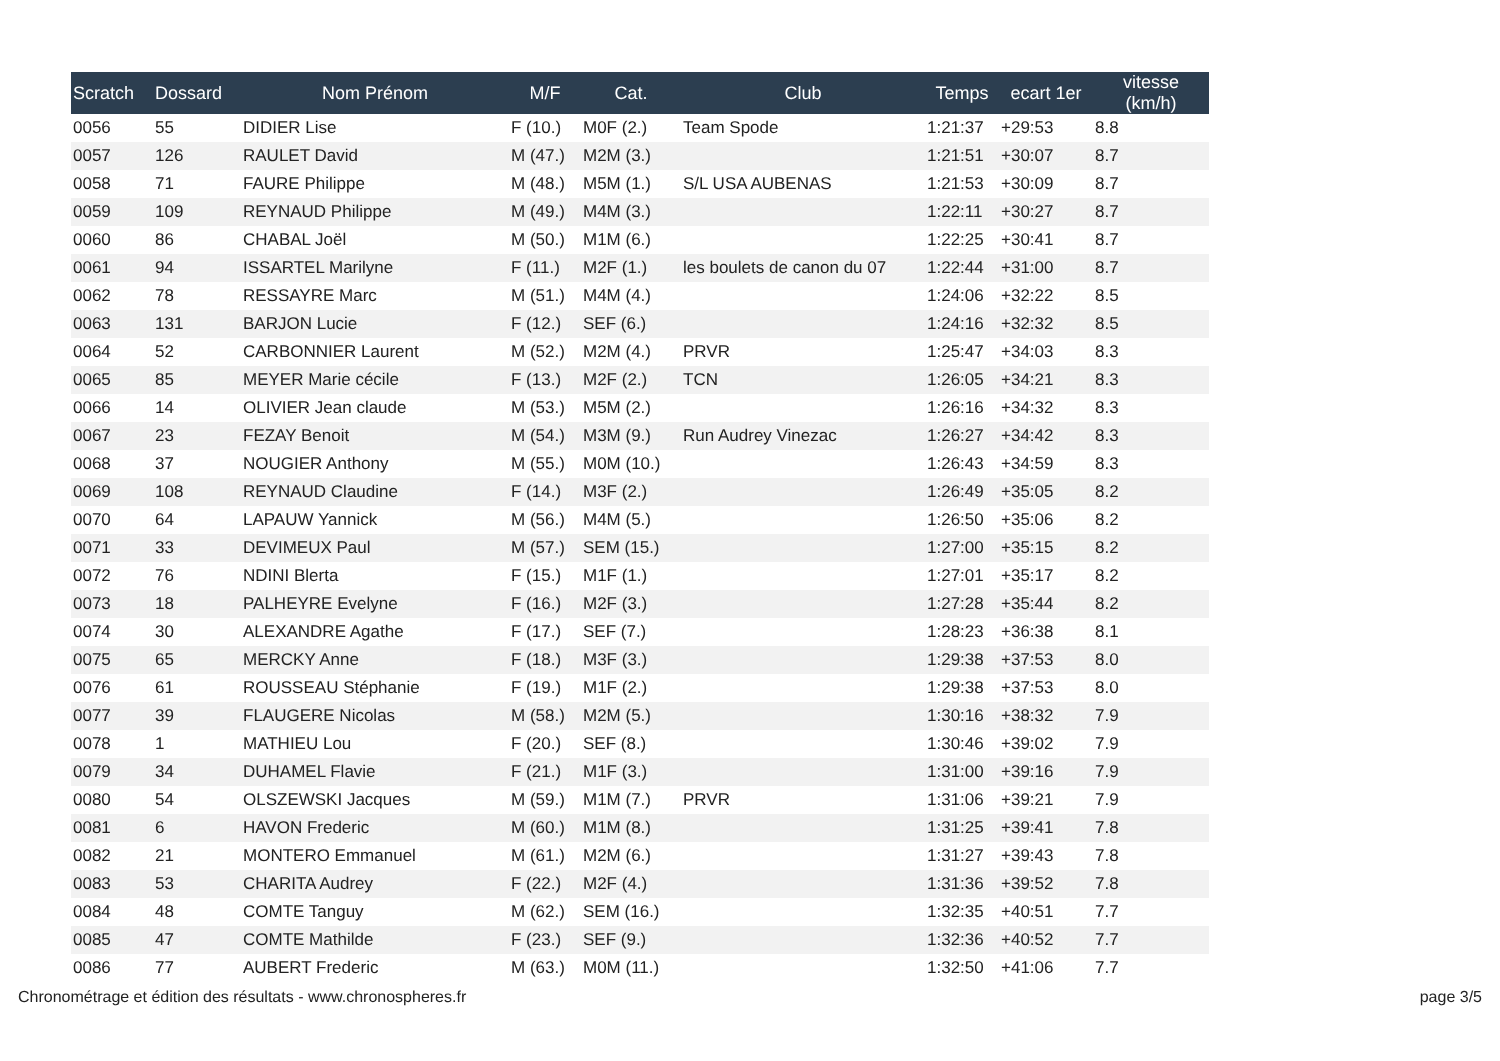| Scratch | Dossard | Nom Prénom | M/F | Cat. | Club | Temps | ecart 1er | vitesse (km/h) |
| --- | --- | --- | --- | --- | --- | --- | --- | --- |
| 0056 | 55 | DIDIER Lise | F (10.) | M0F (2.) | Team Spode | 1:21:37 | +29:53 | 8.8 |
| 0057 | 126 | RAULET David | M (47.) | M2M (3.) | | 1:21:51 | +30:07 | 8.7 |
| 0058 | 71 | FAURE Philippe | M (48.) | M5M (1.) | S/L USA AUBENAS | 1:21:53 | +30:09 | 8.7 |
| 0059 | 109 | REYNAUD Philippe | M (49.) | M4M (3.) | | 1:22:11 | +30:27 | 8.7 |
| 0060 | 86 | CHABAL Joël | M (50.) | M1M (6.) | | 1:22:25 | +30:41 | 8.7 |
| 0061 | 94 | ISSARTEL Marilyne | F (11.) | M2F (1.) | les boulets de canon du 07 | 1:22:44 | +31:00 | 8.7 |
| 0062 | 78 | RESSAYRE Marc | M (51.) | M4M (4.) | | 1:24:06 | +32:22 | 8.5 |
| 0063 | 131 | BARJON Lucie | F (12.) | SEF (6.) | | 1:24:16 | +32:32 | 8.5 |
| 0064 | 52 | CARBONNIER Laurent | M (52.) | M2M (4.) | PRVR | 1:25:47 | +34:03 | 8.3 |
| 0065 | 85 | MEYER Marie cécile | F (13.) | M2F (2.) | TCN | 1:26:05 | +34:21 | 8.3 |
| 0066 | 14 | OLIVIER Jean claude | M (53.) | M5M (2.) | | 1:26:16 | +34:32 | 8.3 |
| 0067 | 23 | FEZAY Benoit | M (54.) | M3M (9.) | Run Audrey Vinezac | 1:26:27 | +34:42 | 8.3 |
| 0068 | 37 | NOUGIER Anthony | M (55.) | M0M (10.) | | 1:26:43 | +34:59 | 8.3 |
| 0069 | 108 | REYNAUD Claudine | F (14.) | M3F (2.) | | 1:26:49 | +35:05 | 8.2 |
| 0070 | 64 | LAPAUW Yannick | M (56.) | M4M (5.) | | 1:26:50 | +35:06 | 8.2 |
| 0071 | 33 | DEVIMEUX Paul | M (57.) | SEM (15.) | | 1:27:00 | +35:15 | 8.2 |
| 0072 | 76 | NDINI Blerta | F (15.) | M1F (1.) | | 1:27:01 | +35:17 | 8.2 |
| 0073 | 18 | PALHEYRE Evelyne | F (16.) | M2F (3.) | | 1:27:28 | +35:44 | 8.2 |
| 0074 | 30 | ALEXANDRE Agathe | F (17.) | SEF (7.) | | 1:28:23 | +36:38 | 8.1 |
| 0075 | 65 | MERCKY Anne | F (18.) | M3F (3.) | | 1:29:38 | +37:53 | 8.0 |
| 0076 | 61 | ROUSSEAU Stéphanie | F (19.) | M1F (2.) | | 1:29:38 | +37:53 | 8.0 |
| 0077 | 39 | FLAUGERE Nicolas | M (58.) | M2M (5.) | | 1:30:16 | +38:32 | 7.9 |
| 0078 | 1 | MATHIEU Lou | F (20.) | SEF (8.) | | 1:30:46 | +39:02 | 7.9 |
| 0079 | 34 | DUHAMEL Flavie | F (21.) | M1F (3.) | | 1:31:00 | +39:16 | 7.9 |
| 0080 | 54 | OLSZEWSKI Jacques | M (59.) | M1M (7.) | PRVR | 1:31:06 | +39:21 | 7.9 |
| 0081 | 6 | HAVON Frederic | M (60.) | M1M (8.) | | 1:31:25 | +39:41 | 7.8 |
| 0082 | 21 | MONTERO Emmanuel | M (61.) | M2M (6.) | | 1:31:27 | +39:43 | 7.8 |
| 0083 | 53 | CHARITA Audrey | F (22.) | M2F (4.) | | 1:31:36 | +39:52 | 7.8 |
| 0084 | 48 | COMTE Tanguy | M (62.) | SEM (16.) | | 1:32:35 | +40:51 | 7.7 |
| 0085 | 47 | COMTE Mathilde | F (23.) | SEF (9.) | | 1:32:36 | +40:52 | 7.7 |
| 0086 | 77 | AUBERT Frederic | M (63.) | M0M (11.) | | 1:32:50 | +41:06 | 7.7 |
Chronométrage et édition des résultats - www.chronospheres.fr page 3/5